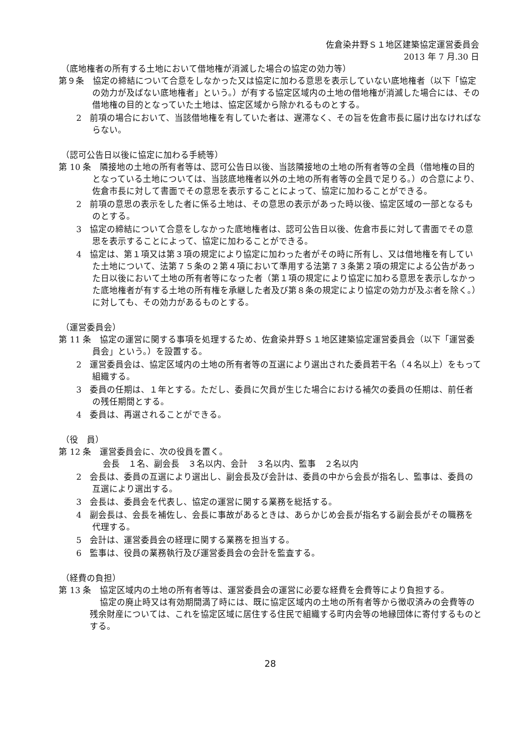佐倉染井野Ｓ１地区建築協定運営委員会
2013 年 7 月.30 日
（底地権者の所有する土地において借地権が消滅した場合の協定の効力等）
第９条　協定の締結について合意をしなかった又は協定に加わる意思を表示していない底地権者（以下「協定の効力が及ばない底地権者」という。）が有する協定区域内の土地の借地権が消滅した場合には、その借地権の目的となっていた土地は、協定区域から除かれるものとする。
2　前項の場合において、当該借地権を有していた者は、遅滞なく、その旨を佐倉市長に届け出なければならない。
（認可公告日以後に協定に加わる手続等）
第 10 条　隣接地の土地の所有者等は、認可公告日以後、当該隣接地の土地の所有者等の全員（借地権の目的となっている土地については、当該底地権者以外の土地の所有者等の全員で足りる。）の合意により、佐倉市長に対して書面でその意思を表示することによって、協定に加わることができる。
2　前項の意思の表示をした者に係る土地は、その意思の表示があった時以後、協定区域の一部となるものとする。
3　協定の締結について合意をしなかった底地権者は、認可公告日以後、佐倉市長に対して書面でその意思を表示することによって、協定に加わることができる。
4　協定は、第１項又は第３項の規定により協定に加わった者がその時に所有し、又は借地権を有していた土地について、法第７５条の２第４項において準用する法第７３条第２項の規定による公告があった日以後において土地の所有者等になった者（第１項の規定により協定に加わる意思を表示しなかった底地権者が有する土地の所有権を承継した者及び第８条の規定により協定の効力が及ぶ者を除く。）に対しても、その効力があるものとする。
（運営委員会）
第 11 条　協定の運営に関する事項を処理するため、佐倉染井野Ｓ１地区建築協定運営委員会（以下「運営委員会」という。）を設置する。
2　運営委員会は、協定区域内の土地の所有者等の互選により選出された委員若干名（４名以上）をもって組織する。
3　委員の任期は、１年とする。ただし、委員に欠員が生じた場合における補欠の委員の任期は、前任者の残任期間とする。
4　委員は、再選されることができる。
（役　員）
第 12 条　運営委員会に、次の役員を置く。
会長　１名、副会長　３名以内、会計　３名以内、監事　２名以内
2　会長は、委員の互選により選出し、副会長及び会計は、委員の中から会長が指名し、監事は、委員の互選により選出する。
3　会長は、委員会を代表し、協定の運営に関する業務を総括する。
4　副会長は、会長を補佐し、会長に事故があるときは、あらかじめ会長が指名する副会長がその職務を代理する。
5　会計は、運営委員会の経理に関する業務を担当する。
6　監事は、役員の業務執行及び運営委員会の会計を監査する。
（経費の負担）
第 13 条　協定区域内の土地の所有者等は、運営委員会の運営に必要な経費を会費等により負担する。
協定の廃止時又は有効期間満了時には、既に協定区域内の土地の所有者等から徴収済みの会費等の残余財産については、これを協定区域に居住する住民で組織する町内会等の地縁団体に寄付するものとする。
28